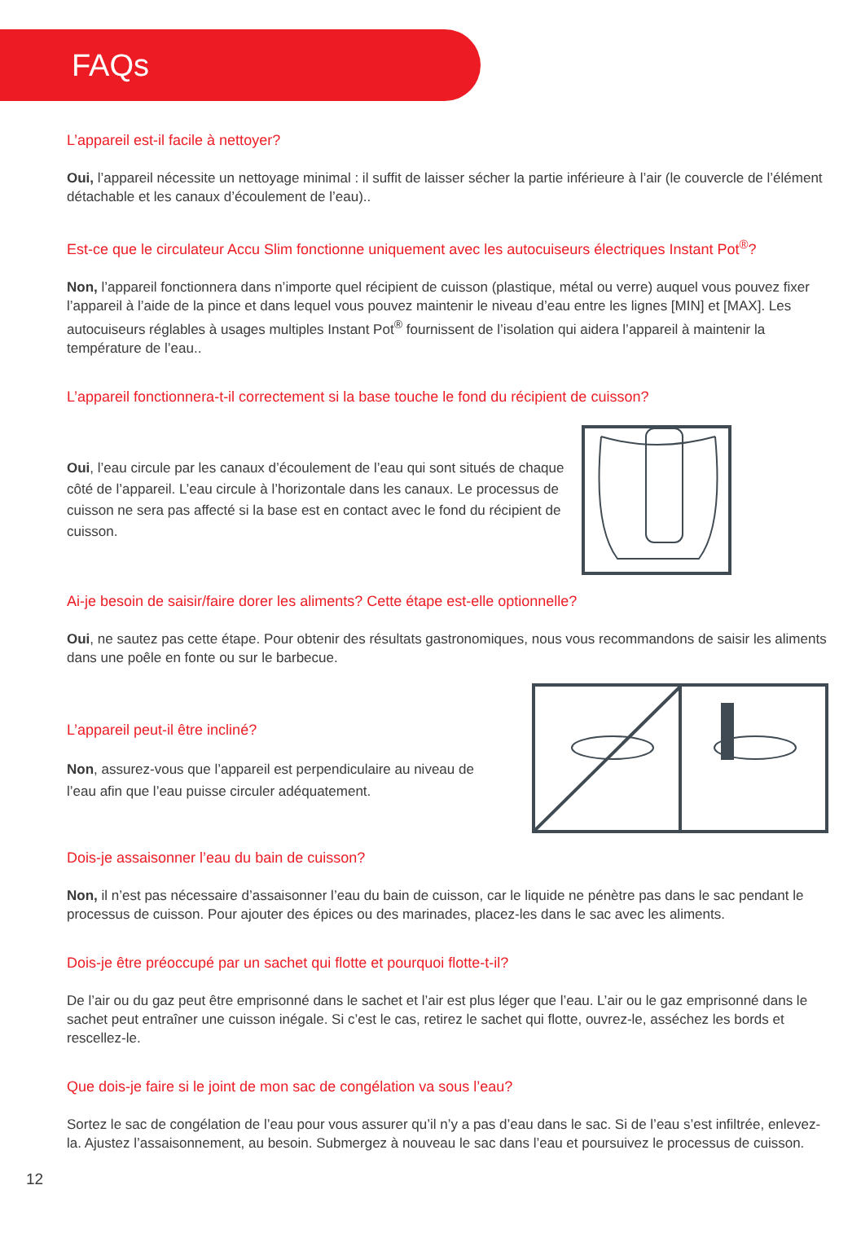FAQs
L’appareil est-il facile à nettoyer?
Oui, l’appareil nécessite un nettoyage minimal : il suffit de laisser sécher la partie inférieure à l’air (le couvercle de l’élément détachable et les canaux d’écoulement de l’eau)..
Est-ce que le circulateur Accu Slim fonctionne uniquement avec les autocuiseurs électriques Instant Pot<sup>®</sup>?
Non, l’appareil fonctionnera dans n’importe quel récipient de cuisson (plastique, métal ou verre) auquel vous pouvez fixer l’appareil à l’aide de la pince et dans lequel vous pouvez maintenir le niveau d’eau entre les lignes [MIN] et [MAX]. Les autocuiseurs réglables à usages multiples Instant Pot<sup>®</sup> fournissent de l’isolation qui aidera l’appareil à maintenir la température de l’eau..
L’appareil fonctionnera-t-il correctement si la base touche le fond du récipient de cuisson?
Oui, l’eau circule par les canaux d’écoulement de l’eau qui sont situés de chaque côté de l’appareil. L’eau circule à l’horizontale dans les canaux. Le processus de cuisson ne sera pas affecté si la base est en contact avec le fond du récipient de cuisson.
Ai-je besoin de saisir/faire dorer les aliments? Cette étape est-elle optionnelle?
Oui, ne sautez pas cette étape. Pour obtenir des résultats gastronomiques, nous vous recommandons de saisir les aliments dans une poêle en fonte ou sur le barbecue.
L’appareil peut-il être incliné?
Non, assurez-vous que l’appareil est perpendiculaire au niveau de l’eau afin que l’eau puisse circuler adéquatement.
Dois-je assaisonner l’eau du bain de cuisson?
Non, il n’est pas nécessaire d’assaisonner l’eau du bain de cuisson, car le liquide ne pénètre pas dans le sac pendant le processus de cuisson. Pour ajouter des épices ou des marinades, placez-les dans le sac avec les aliments.
Dois-je être préoccupé par un sachet qui flotte et pourquoi flotte-t-il?
De l’air ou du gaz peut être emprisonné dans le sachet et l’air est plus léger que l’eau. L’air ou le gaz emprisonné dans le sachet peut entraîner une cuisson inégale. Si c’est le cas, retirez le sachet qui flotte, ouvrez-le, asséchez les bords et rescellez-le.
Que dois-je faire si le joint de mon sac de congélation va sous l’eau?
Sortez le sac de congélation de l’eau pour vous assurer qu’il n’y a pas d’eau dans le sac. Si de l’eau s’est infiltrée, enlevez-la. Ajustez l’assaisonnement, au besoin. Submergez à nouveau le sac dans l’eau et poursuivez le processus de cuisson.
12